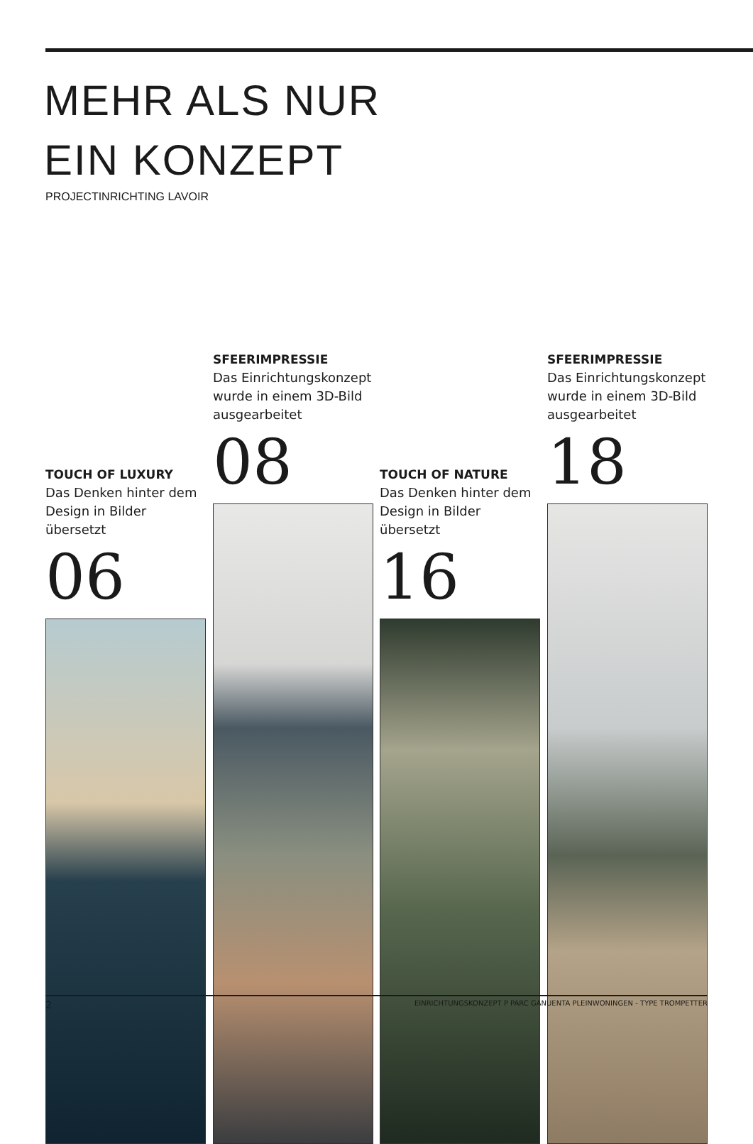MEHR ALS NUR
EIN KONZEPT
PROJECTINRICHTING LAVOIR
TOUCH OF LUXURY
Das Denken hinter dem Design in Bilder übersetzt
06
SFEERIMPRESSIE
Das Einrichtungskonzept wurde in einem 3D-Bild ausgearbeitet
08
TOUCH OF NATURE
Das Denken hinter dem Design in Bilder übersetzt
16
SFEERIMPRESSIE
Das Einrichtungskonzept wurde in einem 3D-Bild ausgearbeitet
18
2 EINRICHTUNGSKONZEPT P PARC GANUENTA PLEINWONINGEN - TYPE TROMPETTER